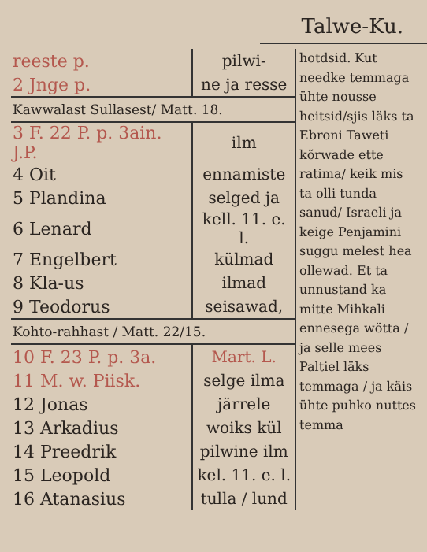Talwe-Ku.
| reeste p. | pilwi- |
| 2 Jnge p. | ne ja resse |
| Kawwalast Sullasest/ Matt. 18. | |
| 3 F. 22 P. p. 3ain. J.P. | ilm |
| 4 Oit | ennamiste |
| 5 Plandina | selged ja |
| 6 Lenard | kell. 11. e. l. |
| 7 Engelbert | külmad |
| 8 Kla-us | ilmad |
| 9 Teodorus | seisawad, |
| Kohto-rahhast / Matt. 22/15. | |
| 10 F. 23 P. p. 3a. | Mart. L. |
| 11 M. w. Piisk. | selge ilma |
| 12 Jonas | järrele |
| 13 Arkadius | woiks kül |
| 14 Preedrik | pilwine ilm |
| 15 Leopold | kel. 11. e. l. |
| 16 Atanasius | tulla / lund |
hotdsid. Kut needke temmaga ühte nousse heitsid/sjis läks ta Ebroni Taweti kõrwade ette ratima/ keik mis ta olli tunda sanud/ Israeli ja keige Penjamini suggu melest hea ollewad. Et ta unnustand ka mitte Mihkali ennesega wötta / ja selle mees Paltiel läks temmaga / ja käis ühte puhko nuttes temma